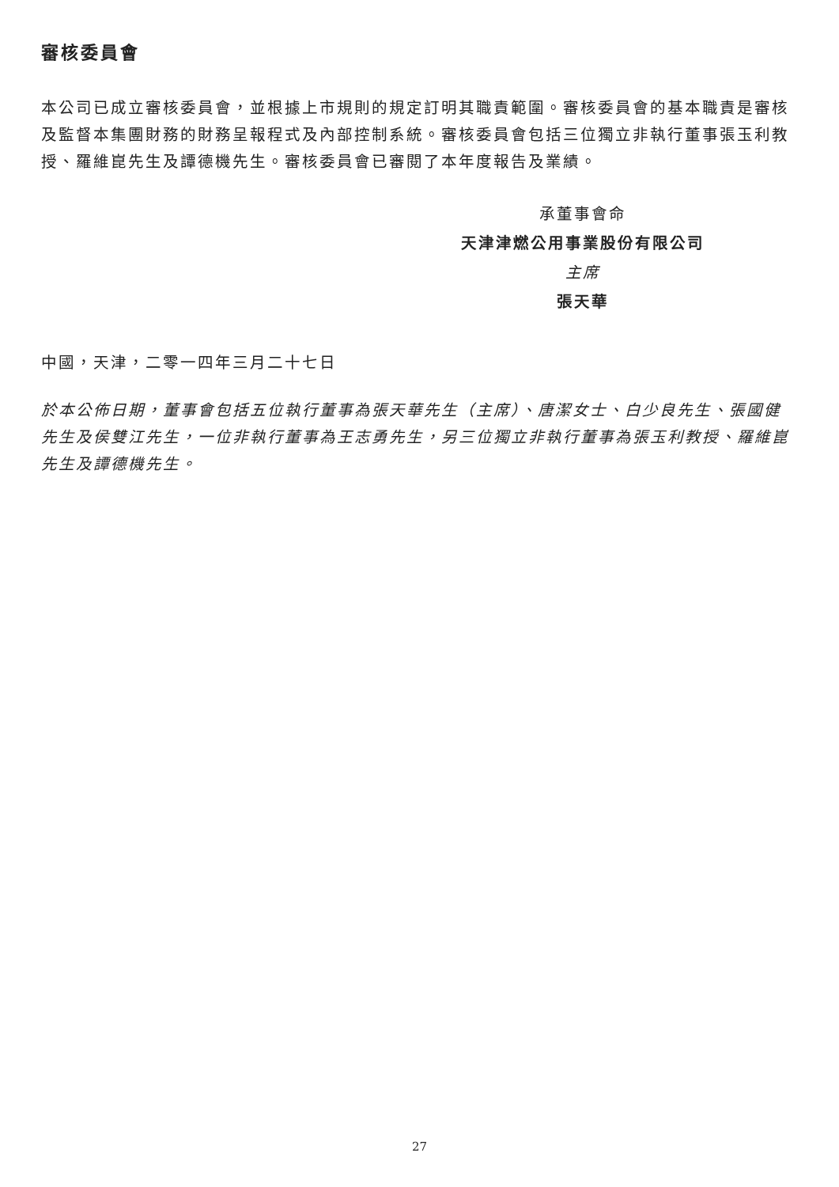審核委員會
本公司已成立審核委員會，並根據上市規則的規定訂明其職責範圍。審核委員會的基本職責是審核及監督本集團財務的財務呈報程式及內部控制系統。審核委員會包括三位獨立非執行董事張玉利教授、羅維崑先生及譚德機先生。審核委員會已審閱了本年度報告及業績。
承董事會命
天津津燃公用事業股份有限公司
主席
張天華
中國，天津，二零一四年三月二十七日
於本公佈日期，董事會包括五位執行董事為張天華先生（主席）、唐潔女士、白少良先生、張國健先生及侯雙江先生，一位非執行董事為王志勇先生，另三位獨立非執行董事為張玉利教授、羅維崑先生及譚德機先生。
27